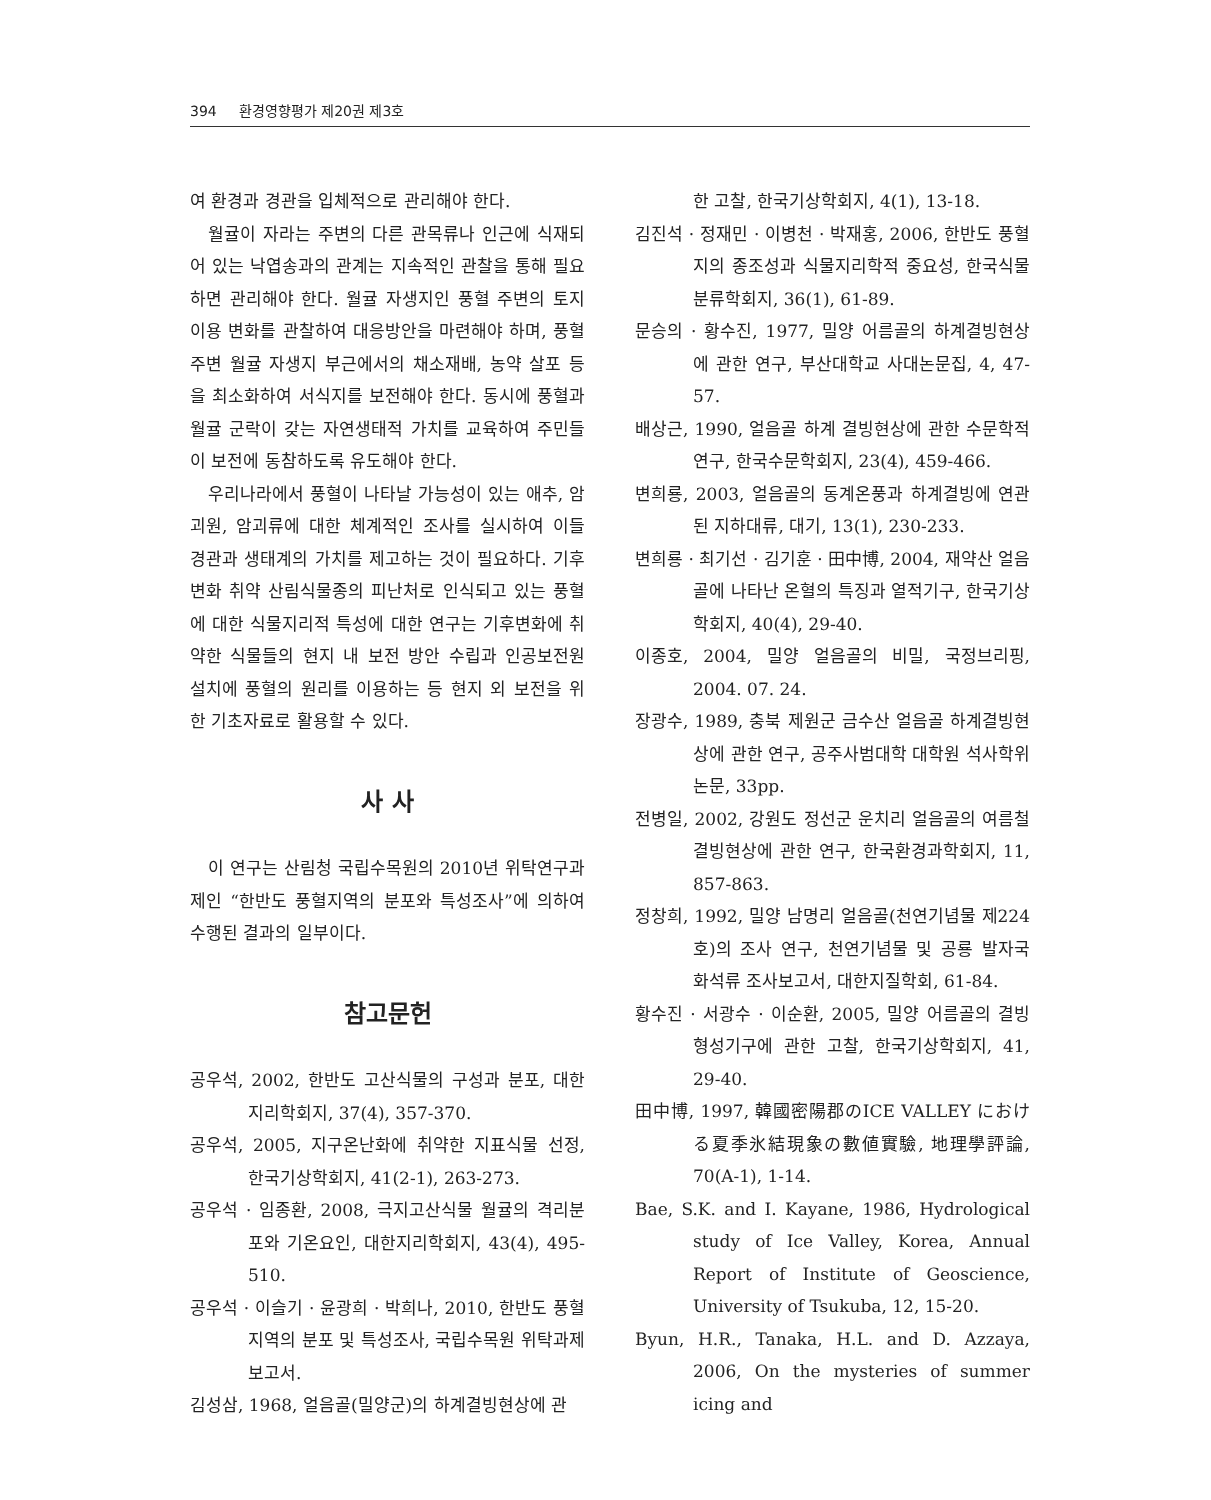394 환경영향평가 제20권 제3호
여 환경과 경관을 입체적으로 관리해야 한다.
월귤이 자라는 주변의 다른 관목류나 인근에 식재되어 있는 낙엽송과의 관계는 지속적인 관찰을 통해 필요하면 관리해야 한다. 월귤 자생지인 풍혈 주변의 토지이용 변화를 관찰하여 대응방안을 마련해야 하며, 풍혈 주변 월귤 자생지 부근에서의 채소재배, 농약 살포 등을 최소화하여 서식지를 보전해야 한다. 동시에 풍혈과 월귤 군락이 갖는 자연생태적 가치를 교육하여 주민들이 보전에 동참하도록 유도해야 한다.
우리나라에서 풍혈이 나타날 가능성이 있는 애추, 암괴원, 암괴류에 대한 체계적인 조사를 실시하여 이들 경관과 생태계의 가치를 제고하는 것이 필요하다. 기후변화 취약 산림식물종의 피난처로 인식되고 있는 풍혈에 대한 식물지리적 특성에 대한 연구는 기후변화에 취약한 식물들의 현지 내 보전 방안 수립과 인공보전원 설치에 풍혈의 원리를 이용하는 등 현지 외 보전을 위한 기초자료로 활용할 수 있다.
사 사
이 연구는 산림청 국립수목원의 2010년 위탁연구과제인 “한반도 풍혈지역의 분포와 특성조사”에 의하여 수행된 결과의 일부이다.
참고문헌
공우석, 2002, 한반도 고산식물의 구성과 분포, 대한지리학회지, 37(4), 357-370.
공우석, 2005, 지구온난화에 취약한 지표식물 선정, 한국기상학회지, 41(2-1), 263-273.
공우석 · 임종환, 2008, 극지고산식물 월귤의 격리분포와 기온요인, 대한지리학회지, 43(4), 495-510.
공우석 · 이슬기 · 윤광희 · 박희나, 2010, 한반도 풍혈지역의 분포 및 특성조사, 국립수목원 위탁과제보고서.
김성삼, 1968, 얼음골(밀양군)의 하계결빙현상에 관
한 고찰, 한국기상학회지, 4(1), 13-18.
김진석 · 정재민 · 이병천 · 박재홍, 2006, 한반도 풍혈지의 종조성과 식물지리학적 중요성, 한국식물분류학회지, 36(1), 61-89.
문승의 · 황수진, 1977, 밀양 어름골의 하계결빙현상에 관한 연구, 부산대학교 사대논문집, 4, 47-57.
배상근, 1990, 얼음골 하계 결빙현상에 관한 수문학적 연구, 한국수문학회지, 23(4), 459-466.
변희룡, 2003, 얼음골의 동계온풍과 하계결빙에 연관된 지하대류, 대기, 13(1), 230-233.
변희룡 · 최기선 · 김기훈 · 田中博, 2004, 재약산 얼음골에 나타난 온혈의 특징과 열적기구, 한국기상학회지, 40(4), 29-40.
이종호, 2004, 밀양 얼음골의 비밀, 국정브리핑, 2004. 07. 24.
장광수, 1989, 충북 제원군 금수산 얼음골 하계결빙현상에 관한 연구, 공주사범대학 대학원 석사학위논문, 33pp.
전병일, 2002, 강원도 정선군 운치리 얼음골의 여름철 결빙현상에 관한 연구, 한국환경과학회지, 11, 857-863.
정창희, 1992, 밀양 남명리 얼음골(천연기념물 제224호)의 조사 연구, 천연기념물 및 공룡 발자국 화석류 조사보고서, 대한지질학회, 61-84.
황수진 · 서광수 · 이순환, 2005, 밀양 어름골의 결빙형성기구에 관한 고찰, 한국기상학회지, 41, 29-40.
田中博, 1997, 韓國密陽郡のICE VALLEY における夏季氷結現象の數値實驗, 地理學評論, 70(A-1), 1-14.
Bae, S.K. and I. Kayane, 1986, Hydrological study of Ice Valley, Korea, Annual Report of Institute of Geoscience, University of Tsukuba, 12, 15-20.
Byun, H.R., Tanaka, H.L. and D. Azzaya, 2006, On the mysteries of summer icing and